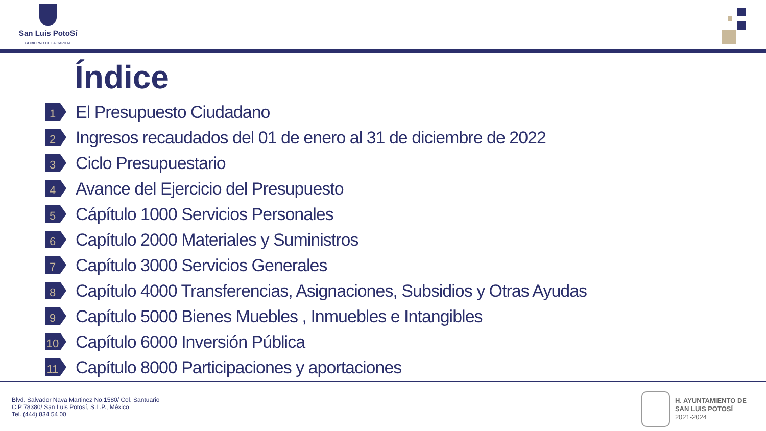San Luis PotoSí
GOBIERNO DE LA CAPITAL
Índice
1
El Presupuesto Ciudadano
2
Ingresos recaudados del 01 de enero al 31 de diciembre de 2022
3
Ciclo Presupuestario
4
Avance del Ejercicio del Presupuesto
5
Cápítulo 1000 Servicios Personales
6
Capítulo 2000 Materiales y Suministros
7
Capítulo 3000 Servicios Generales
8
Capítulo 4000 Transferencias, Asignaciones, Subsidios y Otras Ayudas
9
Capítulo 5000 Bienes Muebles , Inmuebles e Intangibles
10
Capítulo 6000 Inversión Pública
11
Capítulo 8000 Participaciones y aportaciones
Blvd. Salvador Nava Martinez No.1580/ Col. Santuario
C.P 78380/ San Luis Potosí, S.L.P., México
Tel. (444) 834 54 00
H. AYUNTAMIENTO DE
SAN LUIS POTOSÍ
2021-2024